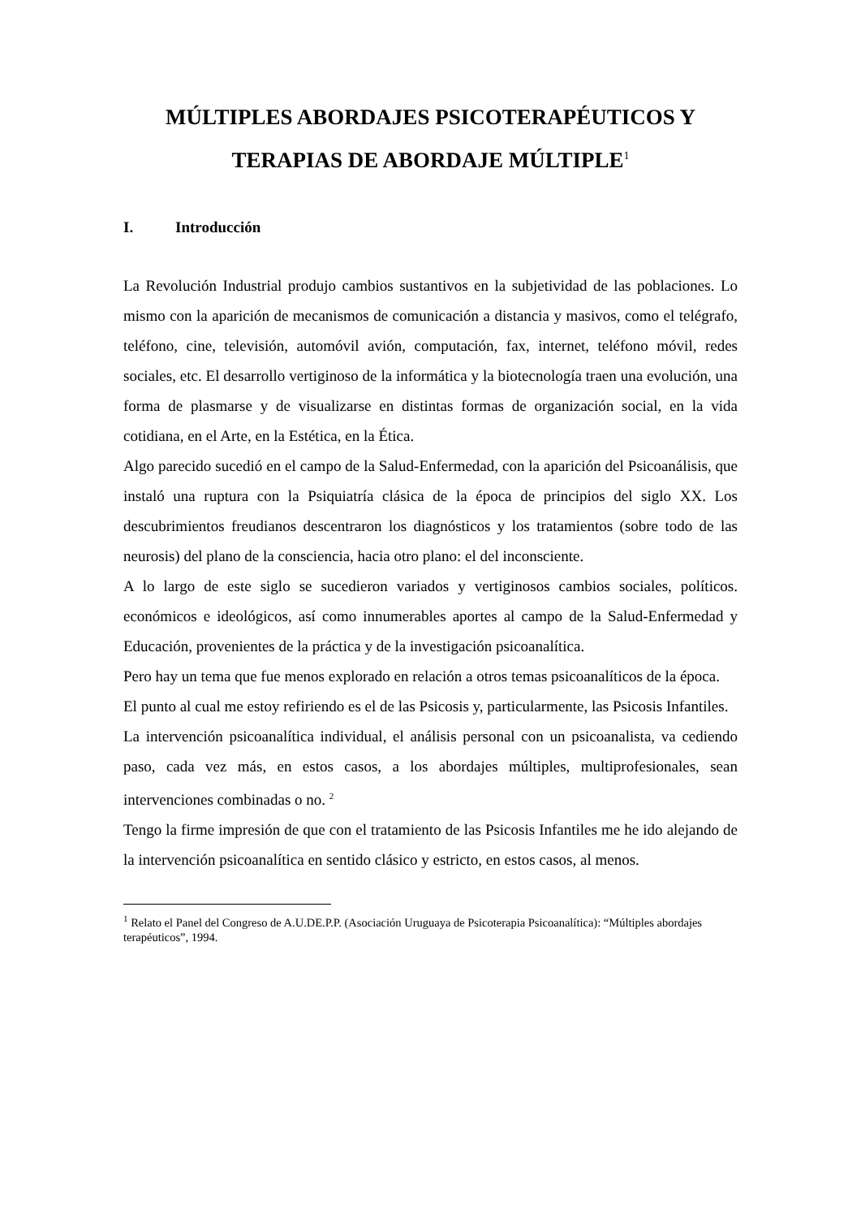MÚLTIPLES ABORDAJES PSICOTERAPÉUTICOS Y
TERAPIAS DE ABORDAJE MÚLTIPLE<sup>1</sup>
I. Introducción
La Revolución Industrial produjo cambios sustantivos en la subjetividad de las poblaciones. Lo mismo con la aparición de mecanismos de comunicación a distancia y masivos, como el telégrafo, teléfono, cine, televisión, automóvil avión, computación, fax, internet, teléfono móvil, redes sociales, etc. El desarrollo vertiginoso de la informática y la biotecnología traen una evolución, una forma de plasmarse y de visualizarse en distintas formas de organización social, en la vida cotidiana, en el Arte, en la Estética, en la Ética.
Algo parecido sucedió en el campo de la Salud-Enfermedad, con la aparición del Psicoanálisis, que instaló una ruptura con la Psiquiatría clásica de la época de principios del siglo XX. Los descubrimientos freudianos descentraron los diagnósticos y los tratamientos (sobre todo de las neurosis) del plano de la consciencia, hacia otro plano: el del inconsciente.
A lo largo de este siglo se sucedieron variados y vertiginosos cambios sociales, políticos. económicos e ideológicos, así como innumerables aportes al campo de la Salud-Enfermedad y Educación, provenientes de la práctica y de la investigación psicoanalítica.
Pero hay un tema que fue menos explorado en relación a otros temas psicoanalíticos de la época.
El punto al cual me estoy refiriendo es el de las Psicosis y, particularmente, las Psicosis Infantiles.
La intervención psicoanalítica individual, el análisis personal con un psicoanalista, va cediendo paso, cada vez más, en estos casos, a los abordajes múltiples, multiprofesionales, sean intervenciones combinadas o no. <sup>2</sup>
Tengo la firme impresión de que con el tratamiento de las Psicosis Infantiles me he ido alejando de la intervención psicoanalítica en sentido clásico y estricto, en estos casos, al menos.
<sup>1</sup> Relato el Panel del Congreso de A.U.DE.P.P. (Asociación Uruguaya de Psicoterapia Psicoanalítica): “Múltiples abordajes terapéuticos”, 1994.